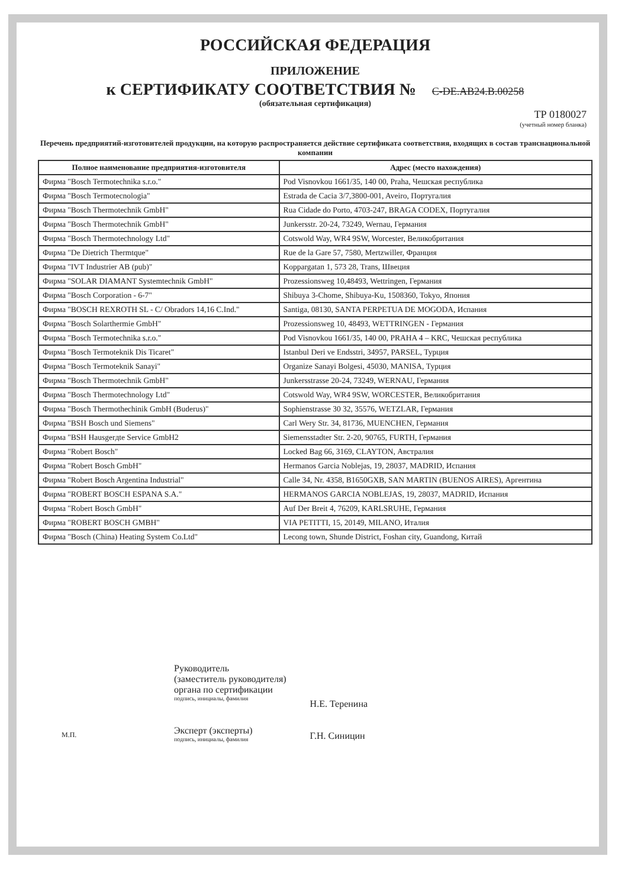РОССИЙСКАЯ ФЕДЕРАЦИЯ
ПРИЛОЖЕНИЕ
к СЕРТИФИКАТУ СООТВЕТСТВИЯ № C-DE.AB24.B.00258
(обязательная сертификация)
ТР 0180027
(учетный номер бланка)
Перечень предприятий-изготовителей продукции, на которую распространяется действие сертификата соответствия, входящих в состав транснациональной компании
| Полное наименование предприятия-изготовителя | Адрес (место нахождения) |
| --- | --- |
| Фирма "Bosch Termotechnika s.r.o." | Pod Visnovkou 1661/35, 140 00, Praha, Чешская республика |
| Фирма "Bosch Termotecnologia" | Estrada de Cacia 3/7,3800-001, Aveiro, Португалия |
| Фирма "Bosch Thermotechnik GmbH" | Rua Cidade do Porto, 4703-247, BRAGA CODEX, Португалия |
| Фирма "Bosch Thermotechnik GmbH" | Junkersstr. 20-24, 73249, Wernau, Германия |
| Фирма "Bosch Thermotechnology Ltd" | Cotswold Way, WR4 9SW, Worcester, Великобритания |
| Фирма "De Dietrich Thermtque" | Rue de la Gare 57, 7580, Mertzwiller, Франция |
| Фирма "IVT Industrier AB (pub)" | Koppargatan 1, 573 28, Trans, Швеция |
| Фирма "SOLAR DIAMANT Systemtechnik GmbH" | Prozessionsweg 10,48493, Wettringen, Германия |
| Фирма "Bosch Corporation - 6-7" | Shibuya 3-Chome, Shibuya-Ku, 1508360, Tokyo, Япония |
| Фирма "BOSCH REXROTH SL - C/ Obradors 14,16 C.Ind." | Santiga, 08130, SANTA PERPETUA DE MOGODA, Испания |
| Фирма "Bosch Solarthermie GmbH" | Prozessionsweg 10, 48493, WETTRINGEN - Германия |
| Фирма "Bosch Termotechnika s.r.o." | Pod Visnovkou 1661/35, 140 00, PRAHA 4 – KRC, Чешская республика |
| Фирма "Bosch Termoteknik Dis Ticaret" | Istanbul Deri ve Endsstri, 34957, PARSEL, Турция |
| Фирма "Bosch Termoteknik Sanayi" | Organize Sanayi Bolgesi, 45030, MANISA, Турция |
| Фирма "Bosch Thermotechnik GmbH" | Junkersstrasse 20-24, 73249, WERNAU, Германия |
| Фирма "Bosch Thermotechnology Ltd" | Cotswold Way, WR4 9SW, WORCESTER, Великобритания |
| Фирма "Bosch Thermothechinik GmbH (Buderus)" | Sophienstrasse 30 32, 35576, WETZLAR, Германия |
| Фирма "BSH Bosch und Siemens" | Carl Wery Str. 34, 81736, MUENCHEN, Германия |
| Фирма "BSH Hausgerдte Service GmbH2 | Siemensstadter Str. 2-20, 90765, FURTH, Германия |
| Фирма "Robert Bosch" | Locked Bag 66, 3169, CLAYTON, Австралия |
| Фирма "Robert Bosch GmbH" | Hermanos Garcia Noblejas, 19, 28037, MADRID, Испания |
| Фирма "Robert Bosch Argentina Industrial" | Calle 34, Nr. 4358, B1650GXB, SAN MARTIN (BUENOS AIRES), Аргентина |
| Фирма "ROBERT BOSCH ESPANA S.A." | HERMANOS GARCIA NOBLEJAS, 19, 28037, MADRID, Испания |
| Фирма "Robert Bosch GmbH" | Auf Der Breit 4, 76209, KARLSRUHE, Германия |
| Фирма "ROBERT BOSCH GMBH" | VIA PETITTI, 15, 20149, MILANO, Италия |
| Фирма "Bosch (China) Heating System Co.Ltd" | Lecong town, Shunde District, Foshan city, Guandong, Китай |
Руководитель
(заместитель руководителя)
органа по сертификации
подпись, инициалы, фамилия
Эксперт (эксперты)
подпись, инициалы, фамилия
Н.Е. Теренина
Г.Н. Синицин
М.П.